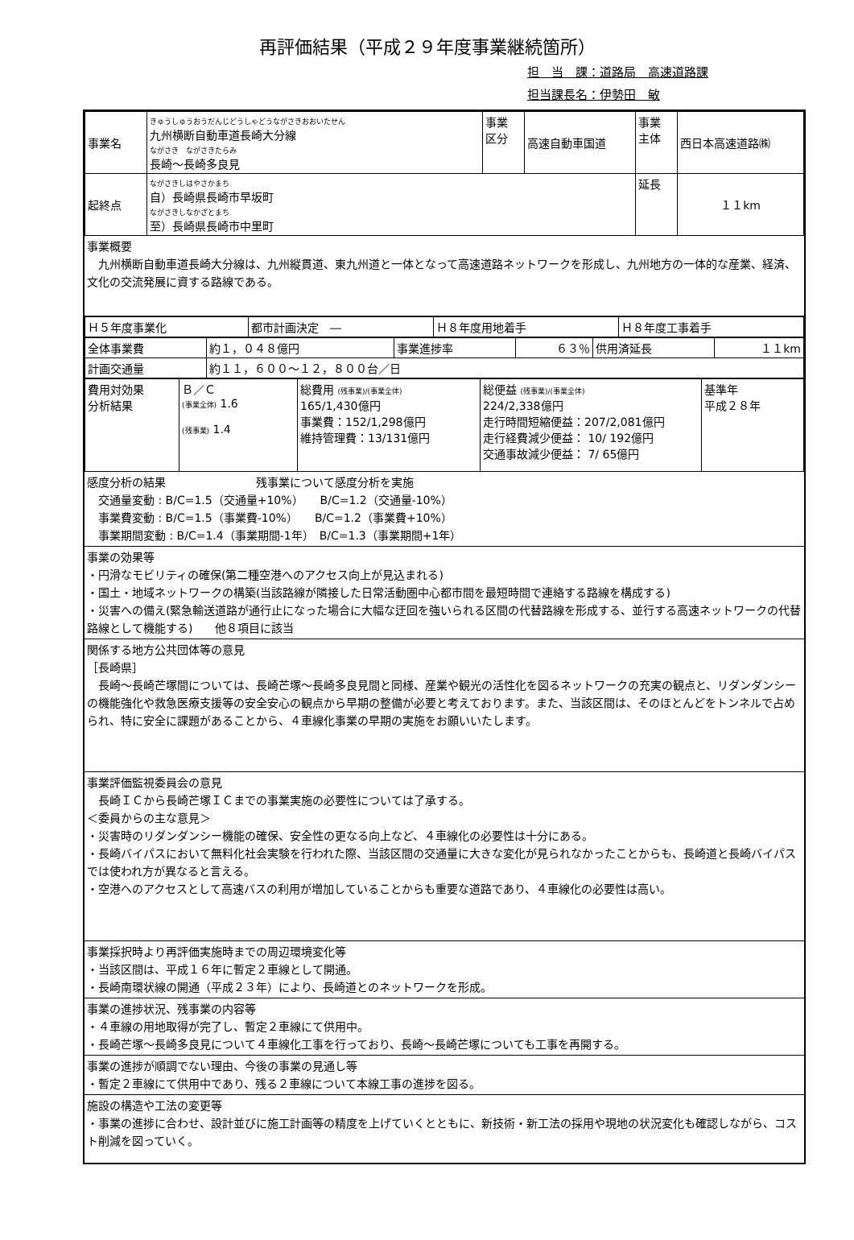再評価結果（平成２９年度事業継続箇所）
担　当　課：道路局　高速道路課
担当課長名：伊勢田　敏
| 事業名 | きゅうしゅうおうだんじどうしゃどうながさきおおいたせん 九州横断自動車道長崎大分線 ながさき ながさきたらみ 長崎～長崎多良見 | 事業 区分 | 高速自動車国道 | 事業 主体 | 西日本高速道路㈱ |
| 起終点 | ながさきしはやさかまち 自）長崎県長崎市早坂町 ながさきしなかざとまち 至）長崎県長崎市中里町 | | | 延長 | １１km |
事業概要
　九州横断自動車道長崎大分線は、九州縦貫道、東九州道と一体となって高速道路ネットワークを形成し、九州地方の一体的な産業、経済、文化の交流発展に資する路線である。
| Ｈ５年度事業化 | 都市計画決定 ― | Ｈ８年度用地着手 | Ｈ８年度工事着手 |
| 全体事業費 | 約１，０４８億円 | 事業進捗率 | ６３％ | 供用済延長 | １１km |
| 計画交通量 | 約１１，６００～１２，８００台／日 | | | | |
| 費用対効果 分析結果 | Ｂ／Ｃ (事業全体) 1.6 (残事業) 1.4 | 総費用 (残事業)/(事業全体) 165/1,430億円 事業費：152/1,298億円 維持管理費：13/131億円 | 総便益 (残事業)/(事業全体) 224/2,338億円 走行時間短縮便益：207/2,081億円 走行経費減少便益： 10/ 192億円 交通事故減少便益： 7/ 65億円 | 基準年 平成２８年 |
感度分析の結果　　　　　　　　残事業について感度分析を実施
　交通量変動 : B/C=1.5（交通量+10%）　　B/C=1.2（交通量-10%）
　事業費変動 : B/C=1.5（事業費-10%）　　B/C=1.2（事業費+10%）
　事業期間変動 : B/C=1.4（事業期間-1年）　B/C=1.3（事業期間+1年）
事業の効果等
・円滑なモビリティの確保(第二種空港へのアクセス向上が見込まれる)
・国土・地域ネットワークの構築(当該路線が隣接した日常活動圏中心都市間を最短時間で連絡する路線を構成する)
・災害への備え(緊急輸送道路が通行止になった場合に大幅な迂回を強いられる区間の代替路線を形成する、並行する高速ネットワークの代替路線として機能する)　　他８項目に該当
関係する地方公共団体等の意見
［長崎県］
　長崎～長崎芒塚間については、長崎芒塚～長崎多良見間と同様、産業や観光の活性化を図るネットワークの充実の観点と、リダンダンシーの機能強化や救急医療支援等の安全安心の観点から早期の整備が必要と考えております。また、当該区間は、そのほとんどをトンネルで占められ、特に安全に課題があることから、４車線化事業の早期の実施をお願いいたします。
事業評価監視委員会の意見
　長崎ＩＣから長崎芒塚ＩＣまでの事業実施の必要性については了承する。
＜委員からの主な意見＞
・災害時のリダンダンシー機能の確保、安全性の更なる向上など、４車線化の必要性は十分にある。
・長崎バイパスにおいて無料化社会実験を行われた際、当該区間の交通量に大きな変化が見られなかったことからも、長崎道と長崎バイパスでは使われ方が異なると言える。
・空港へのアクセスとして高速バスの利用が増加していることからも重要な道路であり、４車線化の必要性は高い。
事業採択時より再評価実施時までの周辺環境変化等
・当該区間は、平成１６年に暫定２車線として開通。
・長崎南環状線の開通（平成２３年）により、長崎道とのネットワークを形成。
事業の進捗状況、残事業の内容等
・４車線の用地取得が完了し、暫定２車線にて供用中。
・長崎芒塚～長崎多良見について４車線化工事を行っており、長崎～長崎芒塚についても工事を再開する。
事業の進捗が順調でない理由、今後の事業の見通し等
・暫定２車線にて供用中であり、残る２車線について本線工事の進捗を図る。
施設の構造や工法の変更等
・事業の進捗に合わせ、設計並びに施工計画等の精度を上げていくとともに、新技術・新工法の採用や現地の状況変化も確認しながら、コスト削減を図っていく。